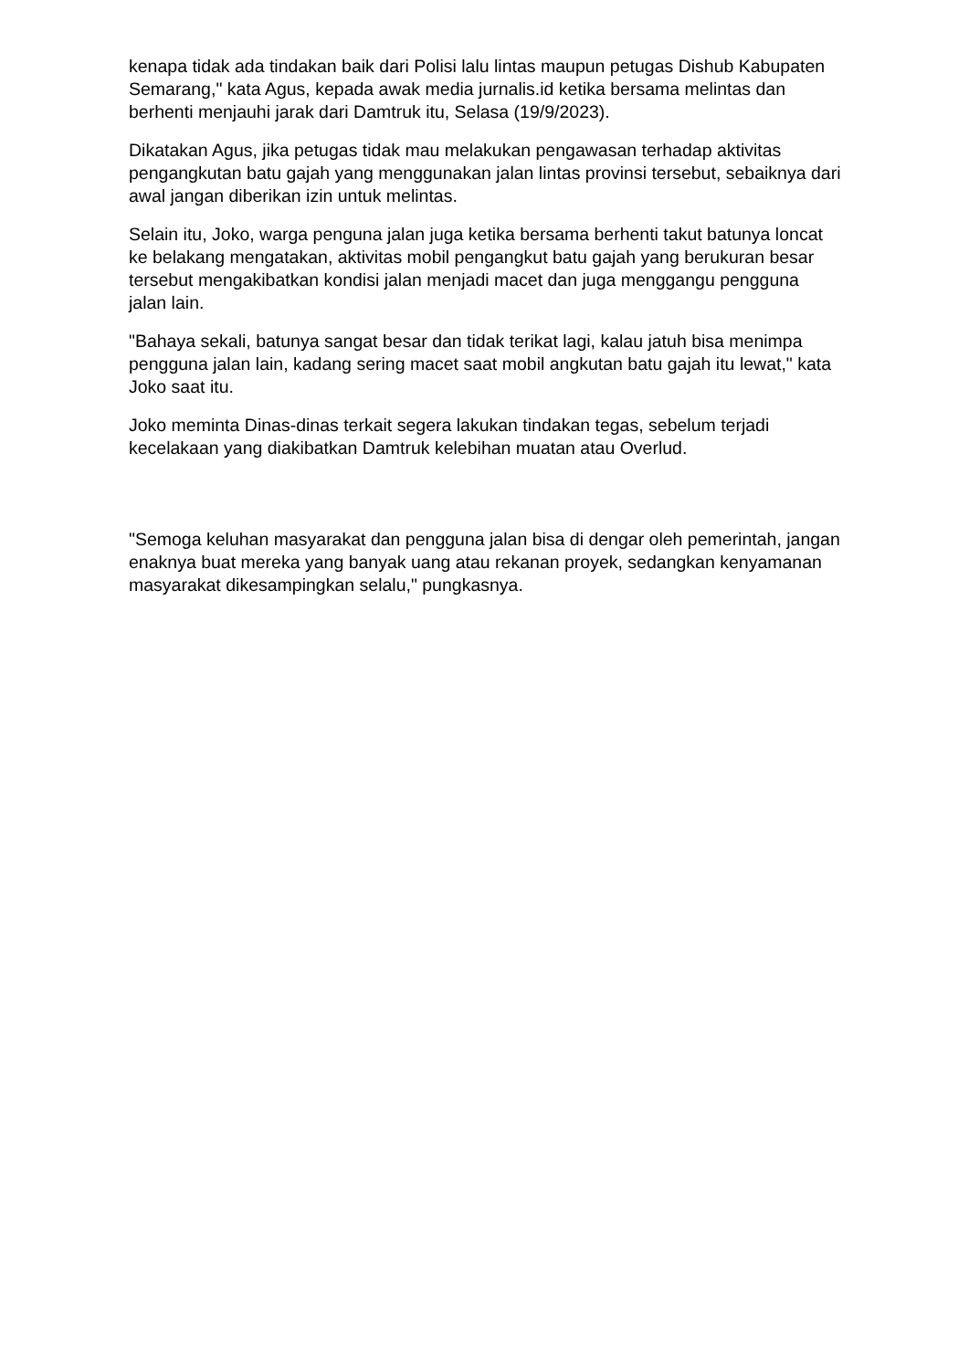kenapa tidak ada tindakan baik dari Polisi lalu lintas maupun petugas Dishub Kabupaten Semarang," kata Agus, kepada awak media jurnalis.id ketika bersama melintas dan berhenti menjauhi jarak dari Damtruk itu, Selasa (19/9/2023).
Dikatakan Agus, jika petugas tidak mau melakukan pengawasan terhadap aktivitas pengangkutan batu gajah yang menggunakan jalan lintas provinsi tersebut, sebaiknya dari awal jangan diberikan izin untuk melintas.
Selain itu, Joko, warga penguna jalan juga ketika bersama berhenti takut batunya loncat ke belakang mengatakan, aktivitas mobil pengangkut batu gajah yang berukuran besar tersebut mengakibatkan kondisi jalan menjadi macet dan juga menggangu pengguna jalan lain.
"Bahaya sekali, batunya sangat besar dan tidak terikat lagi, kalau jatuh bisa menimpa pengguna jalan lain, kadang sering macet saat mobil angkutan batu gajah itu lewat," kata Joko saat itu.
Joko meminta Dinas-dinas terkait segera lakukan tindakan tegas, sebelum terjadi kecelakaan yang diakibatkan Damtruk kelebihan muatan atau Overlud.
"Semoga keluhan masyarakat dan pengguna jalan bisa di dengar oleh pemerintah, jangan enaknya buat mereka yang banyak uang atau rekanan proyek, sedangkan kenyamanan masyarakat dikesampingkan selalu," pungkasnya.